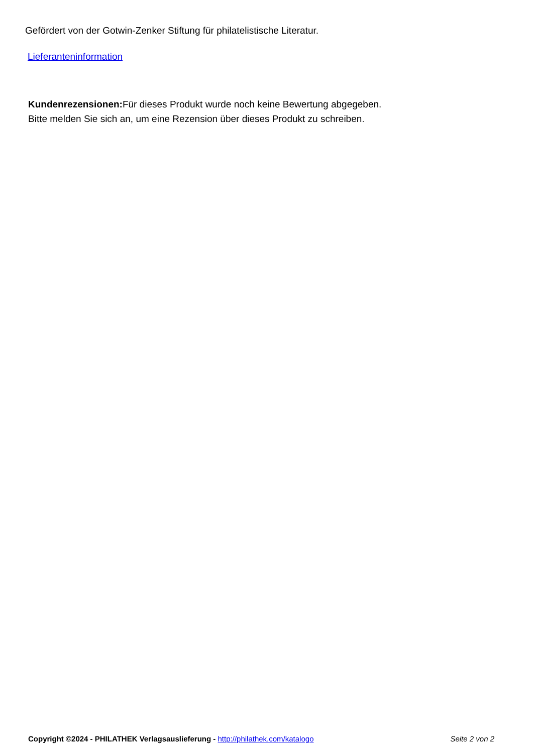Gefördert von der Gotwin-Zenker Stiftung für philatelistische Literatur.
Lieferanteninformation
Kundenrezensionen: Für dieses Produkt wurde noch keine Bewertung abgegeben.
Bitte melden Sie sich an, um eine Rezension über dieses Produkt zu schreiben.
Copyright ©2024 - PHILATHEK Verlagsauslieferung - http://philathek.com/katalogo Seite 2 von 2